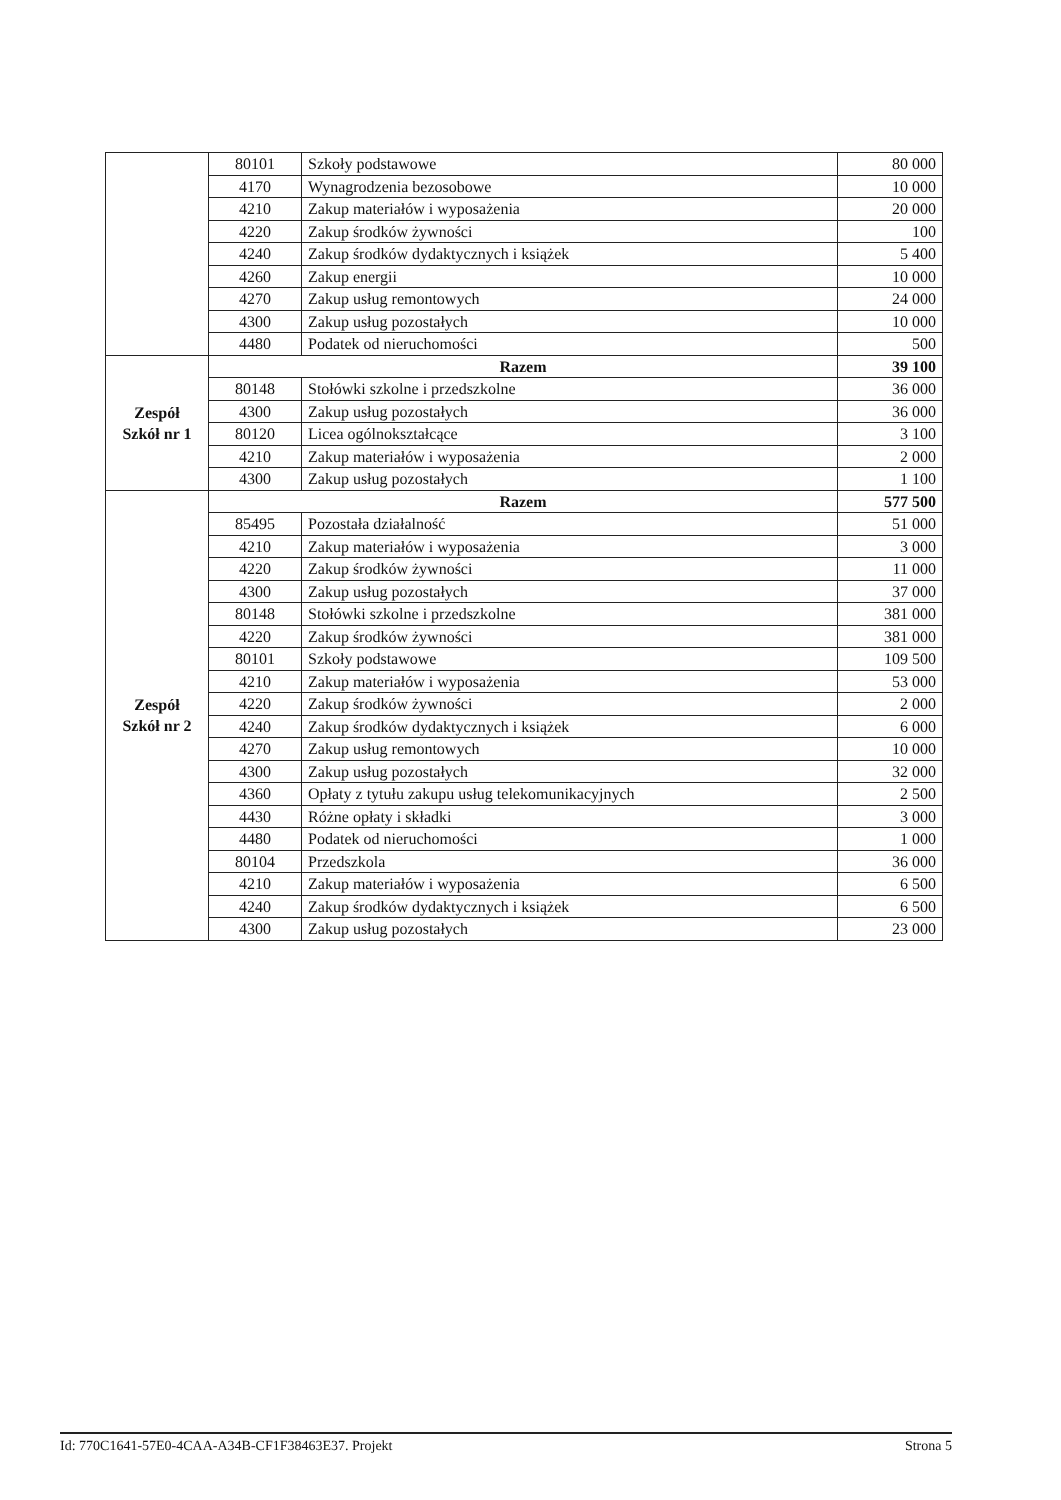| | 80101 | Szkoły podstawowe | 80 000 |
| | 4170 | Wynagrodzenia bezosobowe | 10 000 |
| | 4210 | Zakup materiałów i wyposażenia | 20 000 |
| | 4220 | Zakup środków żywności | 100 |
| | 4240 | Zakup środków dydaktycznych i książek | 5 400 |
| | 4260 | Zakup energii | 10 000 |
| | 4270 | Zakup usług remontowych | 24 000 |
| | 4300 | Zakup usług pozostałych | 10 000 |
| | 4480 | Podatek od nieruchomości | 500 |
| Zespół Szkół nr 1 | Razem | | 39 100 |
| | 80148 | Stołówki szkolne i przedszkolne | 36 000 |
| | 4300 | Zakup usług pozostałych | 36 000 |
| | 80120 | Licea ogólnokształcące | 3 100 |
| | 4210 | Zakup materiałów i wyposażenia | 2 000 |
| | 4300 | Zakup usług pozostałych | 1 100 |
| Zespół Szkół nr 2 | Razem | | 577 500 |
| | 85495 | Pozostała działalność | 51 000 |
| | 4210 | Zakup materiałów i wyposażenia | 3 000 |
| | 4220 | Zakup środków żywności | 11 000 |
| | 4300 | Zakup usług pozostałych | 37 000 |
| | 80148 | Stołówki szkolne i przedszkolne | 381 000 |
| | 4220 | Zakup środków żywności | 381 000 |
| | 80101 | Szkoły podstawowe | 109 500 |
| | 4210 | Zakup materiałów i wyposażenia | 53 000 |
| | 4220 | Zakup środków żywności | 2 000 |
| | 4240 | Zakup środków dydaktycznych i książek | 6 000 |
| | 4270 | Zakup usług remontowych | 10 000 |
| | 4300 | Zakup usług pozostałych | 32 000 |
| | 4360 | Opłaty z tytułu zakupu usług telekomunikacyjnych | 2 500 |
| | 4430 | Różne opłaty i składki | 3 000 |
| | 4480 | Podatek od nieruchomości | 1 000 |
| | 80104 | Przedszkola | 36 000 |
| | 4210 | Zakup materiałów i wyposażenia | 6 500 |
| | 4240 | Zakup środków dydaktycznych i książek | 6 500 |
| | 4300 | Zakup usług pozostałych | 23 000 |
Id: 770C1641-57E0-4CAA-A34B-CF1F38463E37. Projekt Strona 5